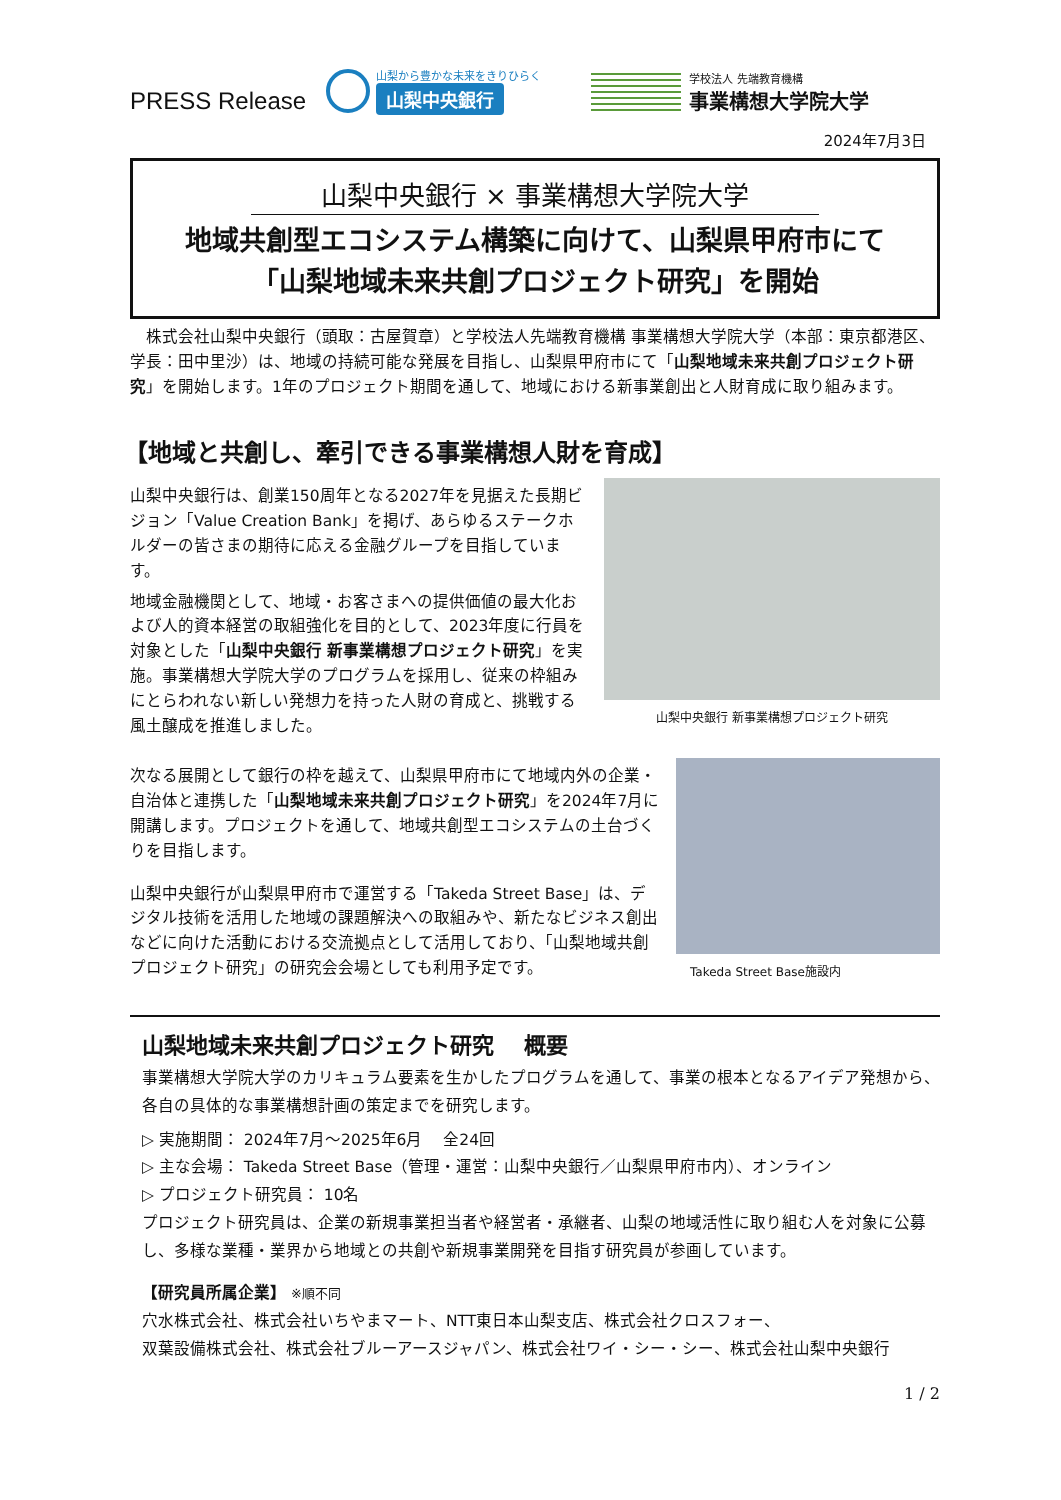PRESS Release
山梨から豊かな未来をきりひらく
山梨中央銀行
学校法人 先端教育機構
事業構想大学院大学
2024年7月3日
山梨中央銀行 × 事業構想大学院大学
地域共創型エコシステム構築に向けて、山梨県甲府市にて
「山梨地域未来共創プロジェクト研究」を開始
　株式会社山梨中央銀行（頭取：古屋賀章）と学校法人先端教育機構 事業構想大学院大学（本部：東京都港区、学長：田中里沙）は、地域の持続可能な発展を目指し、山梨県甲府市にて「山梨地域未来共創プロジェクト研究」を開始します。1年のプロジェクト期間を通して、地域における新事業創出と人財育成に取り組みます。
【地域と共創し、牽引できる事業構想人財を育成】
山梨中央銀行は、創業150周年となる2027年を見据えた長期ビジョン「Value Creation Bank」を掲げ、あらゆるステークホルダーの皆さまの期待に応える金融グループを目指しています。
地域金融機関として、地域・お客さまへの提供価値の最大化および人的資本経営の取組強化を目的として、2023年度に行員を対象とした「山梨中央銀行 新事業構想プロジェクト研究」を実施。事業構想大学院大学のプログラムを採用し、従来の枠組みにとらわれない新しい発想力を持った人財の育成と、挑戦する風土醸成を推進しました。
山梨中央銀行 新事業構想プロジェクト研究
次なる展開として銀行の枠を越えて、山梨県甲府市にて地域内外の企業・自治体と連携した「山梨地域未来共創プロジェクト研究」を2024年7月に開講します。プロジェクトを通して、地域共創型エコシステムの土台づくりを目指します。
山梨中央銀行が山梨県甲府市で運営する「Takeda Street Base」は、デジタル技術を活用した地域の課題解決への取組みや、新たなビジネス創出などに向けた活動における交流拠点として活用しており、「山梨地域共創プロジェクト研究」の研究会会場としても利用予定です。
Takeda Street Base施設内
山梨地域未来共創プロジェクト研究　 概要
事業構想大学院大学のカリキュラム要素を生かしたプログラムを通して、事業の根本となるアイデア発想から、各自の具体的な事業構想計画の策定までを研究します。
▷ 実施期間： 2024年7月～2025年6月　 全24回
▷ 主な会場： Takeda Street Base（管理・運営：山梨中央銀行／山梨県甲府市内）、オンライン
▷ プロジェクト研究員： 10名
プロジェクト研究員は、企業の新規事業担当者や経営者・承継者、山梨の地域活性に取り組む人を対象に公募し、多様な業種・業界から地域との共創や新規事業開発を目指す研究員が参画しています。
【研究員所属企業】 ※順不同
穴水株式会社、株式会社いちやまマート、NTT東日本山梨支店、株式会社クロスフォー、
双葉設備株式会社、株式会社ブルーアースジャパン、株式会社ワイ・シー・シー、株式会社山梨中央銀行
1 / 2